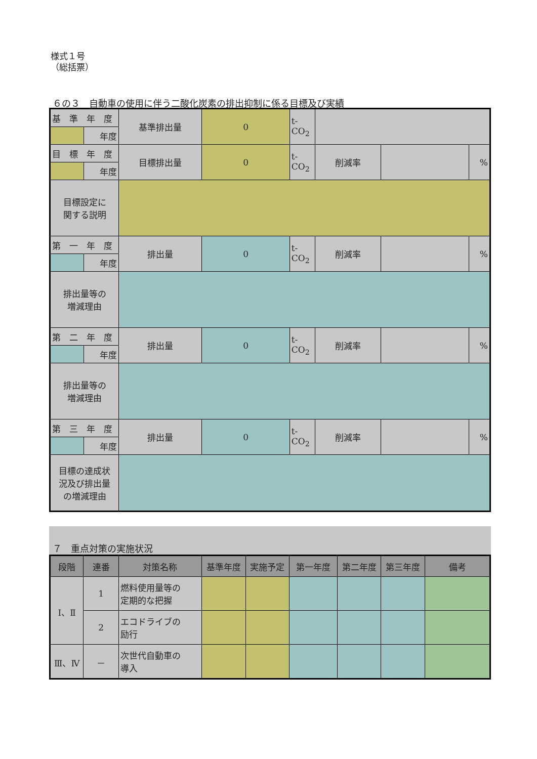様式１号
（総括票）
６の３　自動車の使用に伴う二酸化炭素の排出抑制に係る目標及び実績
| 基 準 年 度 | | 基準排出量 | 0 | t-CO<sub>2</sub> | | | |
| | 年度 | | | | | | |
| 目 標 年 度 | | 目標排出量 | 0 | t-CO<sub>2</sub> | 削減率 | | % |
| | 年度 | | | | | | |
| 目標設定に 関する説明 | | | | | | | |
| 第 一 年 度 | | 排出量 | 0 | t-CO<sub>2</sub> | 削減率 | | % |
| | 年度 | | | | | | |
| 排出量等の 増減理由 | | | | | | | |
| 第 二 年 度 | | 排出量 | 0 | t-CO<sub>2</sub> | 削減率 | | % |
| | 年度 | | | | | | |
| 排出量等の 増減理由 | | | | | | | |
| 第 三 年 度 | | 排出量 | 0 | t-CO<sub>2</sub> | 削減率 | | % |
| | 年度 | | | | | | |
| 目標の達成状 況及び排出量 の増減理由 | | | | | | | |
７　重点対策の実施状況
| 段階 | 連番 | 対策名称 | 基準年度 | 実施予定 | 第一年度 | 第二年度 | 第三年度 | 備考 |
| --- | --- | --- | --- | --- | --- | --- | --- | --- |
| Ⅰ、Ⅱ | 1 | 燃料使用量等の 定期的な把握 | | | | | | |
| | 2 | エコドライブの 励行 | | | | | | |
| Ⅲ、Ⅳ | － | 次世代自動車の 導入 | | | | | | |